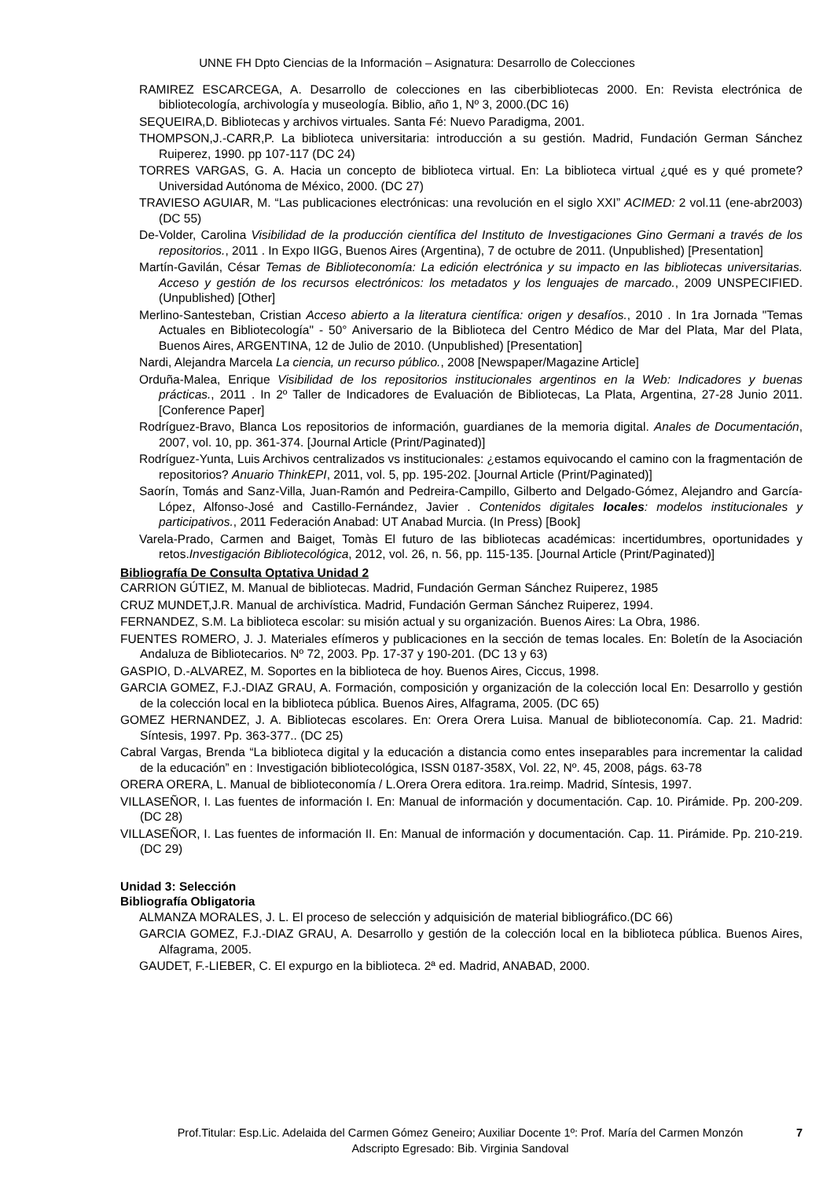UNNE FH Dpto Ciencias de la Información – Asignatura: Desarrollo de Colecciones
RAMIREZ ESCARCEGA, A. Desarrollo de colecciones en las ciberbibliotecas 2000. En: Revista electrónica de bibliotecología, archivología y museología. Biblio, año 1, Nº 3, 2000.(DC 16)
SEQUEIRA,D. Bibliotecas y archivos virtuales. Santa Fé: Nuevo Paradigma, 2001.
THOMPSON,J.-CARR,P. La biblioteca universitaria: introducción a su gestión. Madrid, Fundación German Sánchez Ruiperez, 1990. pp 107-117 (DC 24)
TORRES VARGAS, G. A. Hacia un concepto de biblioteca virtual. En: La biblioteca virtual ¿qué es y qué promete? Universidad Autónoma de México, 2000. (DC 27)
TRAVIESO AGUIAR, M. “Las publicaciones electrónicas: una revolución en el siglo XXI” ACIMED: 2 vol.11 (ene-abr2003) (DC 55)
De-Volder, Carolina Visibilidad de la producción científica del Instituto de Investigaciones Gino Germani a través de los repositorios., 2011 . In Expo IIGG, Buenos Aires (Argentina), 7 de octubre de 2011. (Unpublished) [Presentation]
Martín-Gavilán, César Temas de Biblioteconomía: La edición electrónica y su impacto en las bibliotecas universitarias. Acceso y gestión de los recursos electrónicos: los metadatos y los lenguajes de marcado., 2009 UNSPECIFIED. (Unpublished) [Other]
Merlino-Santesteban, Cristian Acceso abierto a la literatura científica: origen y desafíos., 2010 . In 1ra Jornada "Temas Actuales en Bibliotecología" - 50° Aniversario de la Biblioteca del Centro Médico de Mar del Plata, Mar del Plata, Buenos Aires, ARGENTINA, 12 de Julio de 2010. (Unpublished) [Presentation]
Nardi, Alejandra Marcela La ciencia, un recurso público., 2008 [Newspaper/Magazine Article]
Orduña-Malea, Enrique Visibilidad de los repositorios institucionales argentinos en la Web: Indicadores y buenas prácticas., 2011 . In 2º Taller de Indicadores de Evaluación de Bibliotecas, La Plata, Argentina, 27-28 Junio 2011. [Conference Paper]
Rodríguez-Bravo, Blanca Los repositorios de información, guardianes de la memoria digital. Anales de Documentación, 2007, vol. 10, pp. 361-374. [Journal Article (Print/Paginated)]
Rodríguez-Yunta, Luis Archivos centralizados vs institucionales: ¿estamos equivocando el camino con la fragmentación de repositorios? Anuario ThinkEPI, 2011, vol. 5, pp. 195-202. [Journal Article (Print/Paginated)]
Saorín, Tomás and Sanz-Villa, Juan-Ramón and Pedreira-Campillo, Gilberto and Delgado-Gómez, Alejandro and García-López, Alfonso-José and Castillo-Fernández, Javier . Contenidos digitales locales: modelos institucionales y participativos., 2011 Federación Anabad: UT Anabad Murcia. (In Press) [Book]
Varela-Prado, Carmen and Baiget, Tomàs El futuro de las bibliotecas académicas: incertidumbres, oportunidades y retos.Investigación Bibliotecológica, 2012, vol. 26, n. 56, pp. 115-135. [Journal Article (Print/Paginated)]
Bibliografía De Consulta Optativa Unidad 2
CARRION GÚTIEZ, M. Manual de bibliotecas. Madrid, Fundación German Sánchez Ruiperez, 1985
CRUZ MUNDET,J.R. Manual de archivística. Madrid, Fundación German Sánchez Ruiperez, 1994.
FERNANDEZ, S.M. La biblioteca escolar: su misión actual y su organización. Buenos Aires: La Obra, 1986.
FUENTES ROMERO, J. J. Materiales efímeros y publicaciones en la sección de temas locales. En: Boletín de la Asociación Andaluza de Bibliotecarios. Nº 72, 2003. Pp. 17-37 y 190-201. (DC 13 y 63)
GASPIO, D.-ALVAREZ, M. Soportes en la biblioteca de hoy. Buenos Aires, Ciccus, 1998.
GARCIA GOMEZ, F.J.-DIAZ GRAU, A. Formación, composición y organización de la colección local En: Desarrollo y gestión de la colección local en la biblioteca pública. Buenos Aires, Alfagrama, 2005. (DC 65)
GOMEZ HERNANDEZ, J. A. Bibliotecas escolares. En: Orera Orera Luisa. Manual de biblioteconomía. Cap. 21. Madrid: Síntesis, 1997. Pp. 363-377.. (DC 25)
Cabral Vargas, Brenda “La biblioteca digital y la educación a distancia como entes inseparables para incrementar la calidad de la educación” en : Investigación bibliotecológica, ISSN 0187-358X, Vol. 22, Nº. 45, 2008, págs. 63-78
ORERA ORERA, L. Manual de biblioteconomía / L.Orera Orera editora. 1ra.reimp. Madrid, Síntesis, 1997.
VILLASEÑOR, I. Las fuentes de información I. En: Manual de información y documentación. Cap. 10. Pirámide. Pp. 200-209. (DC 28)
VILLASEÑOR, I. Las fuentes de información II. En: Manual de información y documentación. Cap. 11. Pirámide. Pp. 210-219. (DC 29)
Unidad 3: Selección
Bibliografía Obligatoria
ALMANZA MORALES, J. L. El proceso de selección y adquisición de material bibliográfico.(DC 66)
GARCIA GOMEZ, F.J.-DIAZ GRAU, A. Desarrollo y gestión de la colección local en la biblioteca pública. Buenos Aires, Alfagrama, 2005.
GAUDET, F.-LIEBER, C. El expurgo en la biblioteca. 2ª ed. Madrid, ANABAD, 2000.
Prof.Titular: Esp.Lic. Adelaida del Carmen Gómez Geneiro; Auxiliar Docente 1º: Prof. María del Carmen Monzón 7
Adscripto Egresado: Bib. Virginia Sandoval